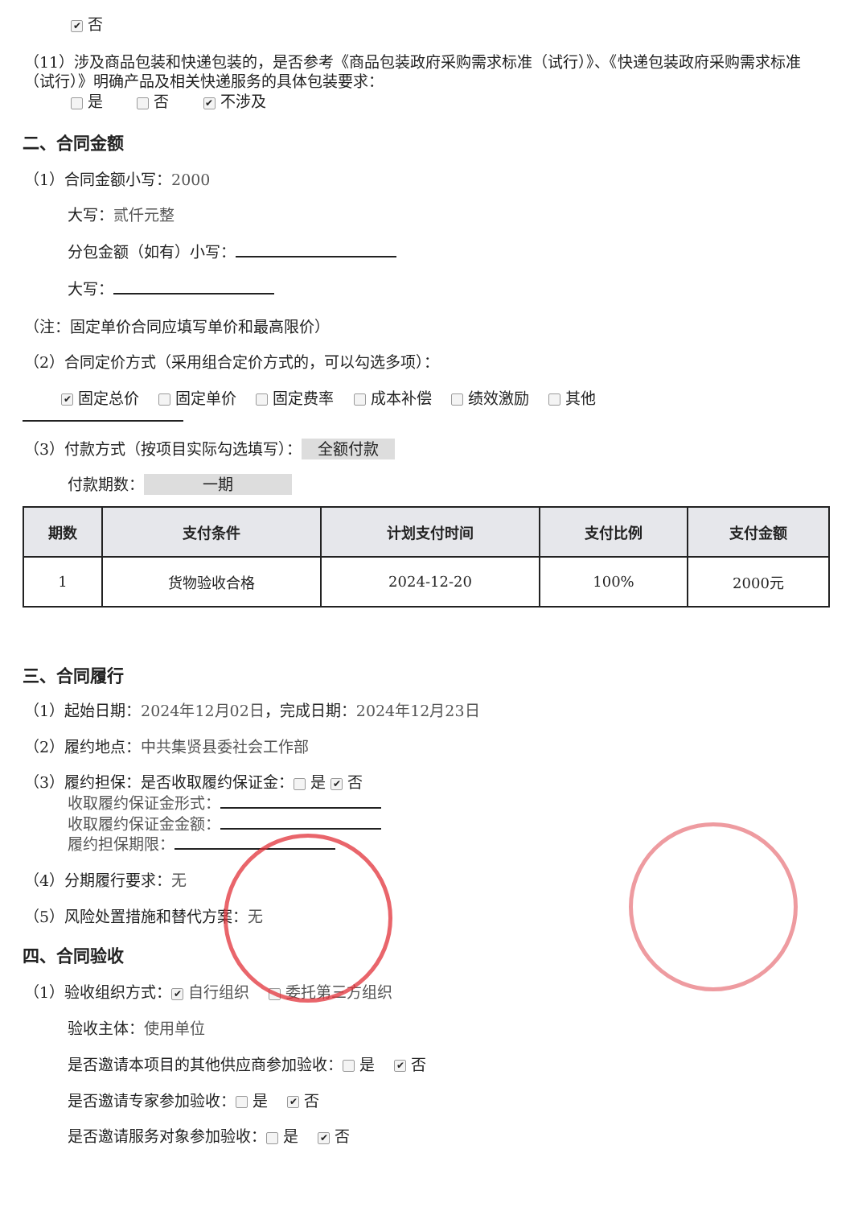✔ 否
（11）涉及商品包装和快递包装的，是否参考《商品包装政府采购需求标准（试行）》、《快递包装政府采购需求标准（试行）》明确产品及相关快递服务的具体包装要求：
是 否 ✔ 不涉及
二、合同金额
（1）合同金额小写：2000
大写：贰仟元整
分包金额（如有）小写：
大写：
（注：固定单价合同应填写单价和最高限价）
（2）合同定价方式（采用组合定价方式的，可以勾选多项）：
✔ 固定总价 固定单价 固定费率 成本补偿 绩效激励 其他
（3）付款方式（按项目实际勾选填写）： 全额付款
付款期数： 一期
| 期数 | 支付条件 | 计划支付时间 | 支付比例 | 支付金额 |
| --- | --- | --- | --- | --- |
| 1 | 货物验收合格 | 2024-12-20 | 100% | 2000元 |
三、合同履行
（1）起始日期：2024年12月02日，完成日期：2024年12月23日
（2）履约地点：中共集贤县委社会工作部
（3）履约担保：是否收取履约保证金： 是 ✔ 否
收取履约保证金形式：
收取履约保证金金额：
履约担保期限：
（4）分期履行要求：无
（5）风险处置措施和替代方案：无
四、合同验收
（1）验收组织方式： ✔ 自行组织 委托第三方组织
验收主体：使用单位
是否邀请本项目的其他供应商参加验收： 是 ✔ 否
是否邀请专家参加验收： 是 ✔ 否
是否邀请服务对象参加验收： 是 ✔ 否